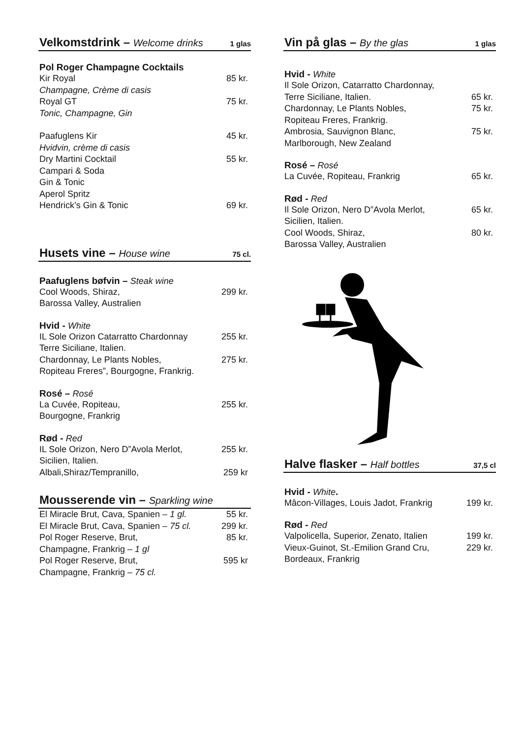Velkomstdrink – Welcome drinks 1 glas
Pol Roger Champagne Cocktails
Kir Royal 85 kr.
Champagne, Crème di casis
Royal GT 75 kr.
Tonic, Champagne, Gin
Paafuglens Kir 45 kr.
Hvidvin, crème di casis
Dry Martini Cocktail 55 kr.
Campari & Soda
Gin & Tonic
Aperol Spritz
Hendrick’s Gin & Tonic 69 kr.
Husets vine – House wine 75 cl.
Paafuglens bøfvin – Steak wine
Cool Woods, Shiraz, 299 kr.
Barossa Valley, Australien
Hvid - White
IL Sole Orizon Catarratto Chardonnay 255 kr.
Terre Siciliane, Italien.
Chardonnay, Le Plants Nobles, 275 kr.
Ropiteau Freres”, Bourgogne, Frankrig.
Rosé – Rosé
La Cuvée, Ropiteau, 255 kr.
Bourgogne, Frankrig
Rød - Red
IL Sole Orizon, Nero D”Avola Merlot, 255 kr.
Sicilien, Italien.
Albali,Shiraz/Tempranillo, 259 kr
Mousserende vin – Sparkling wine
El Miracle Brut, Cava, Spanien – 1 gl. 55 kr.
El Miracle Brut, Cava, Spanien – 75 cl. 299 kr.
Pol Roger Reserve, Brut, 85 kr.
Champagne, Frankrig – 1 gl
Pol Roger Reserve, Brut, 595 kr
Champagne, Frankrig – 75 cl.
Vin på glas – By the glas 1 glas
Hvid - White
Il Sole Orizon, Catarratto Chardonnay,
Terre Siciliane, Italien. 65 kr.
Chardonnay, Le Plants Nobles, 75 kr.
Ropiteau Freres, Frankrig.
Ambrosia, Sauvignon Blanc, 75 kr.
Marlborough, New Zealand
Rosé – Rosé
La Cuvée, Ropiteau, Frankrig 65 kr.
Rød - Red
Il Sole Orizon, Nero D”Avola Merlot, 65 kr.
Sicilien, Italien.
Cool Woods, Shiraz, 80 kr.
Barossa Valley, Australien
Halve flasker – Half bottles 37,5 cl
Hvid - White.
Mâcon-Villages, Louis Jadot, Frankrig 199 kr.
Rød - Red
Valpolicella, Superior, Zenato, Italien 199 kr.
Vieux-Guinot, St.-Emilion Grand Cru, 229 kr.
Bordeaux, Frankrig